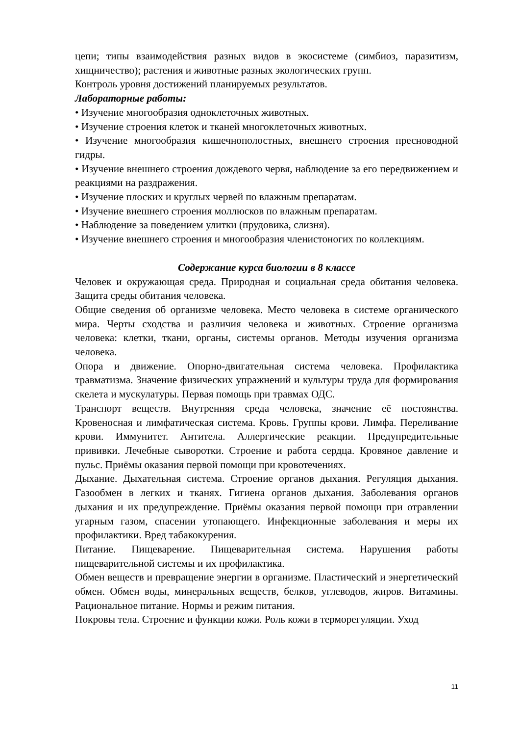цепи; типы взаимодействия разных видов в экосистеме (симбиоз, паразитизм, хищничество); растения и животные разных экологических групп.
Контроль уровня достижений планируемых результатов.
Лабораторные работы:
• Изучение многообразия одноклеточных животных.
• Изучение строения клеток и тканей многоклеточных животных.
• Изучение многообразия кишечнополостных, внешнего строения пресноводной гидры.
• Изучение внешнего строения дождевого червя, наблюдение за его передвижением и реакциями на раздражения.
• Изучение плоских и круглых червей по влажным препаратам.
• Изучение внешнего строения моллюсков по влажным препаратам.
• Наблюдение за поведением улитки (прудовика, слизня).
• Изучение внешнего строения и многообразия членистоногих по коллекциям.
Содержание курса биологии в 8 классе
Человек и окружающая среда. Природная и социальная среда обитания человека. Защита среды обитания человека.
Общие сведения об организме человека. Место человека в системе органического мира. Черты сходства и различия человека и животных. Строение организма человека: клетки, ткани, органы, системы органов. Методы изучения организма человека.
Опора и движение. Опорно-двигательная система человека. Профилактика травматизма. Значение физических упражнений и культуры труда для формирования скелета и мускулатуры. Первая помощь при травмах ОДС.
Транспорт веществ. Внутренняя среда человека, значение её постоянства. Кровеносная и лимфатическая система. Кровь. Группы крови. Лимфа. Переливание крови. Иммунитет. Антитела. Аллергические реакции. Предупредительные прививки. Лечебные сыворотки. Строение и работа сердца. Кровяное давление и пульс. Приёмы оказания первой помощи при кровотечениях.
Дыхание. Дыхательная система. Строение органов дыхания. Регуляция дыхания. Газообмен в легких и тканях. Гигиена органов дыхания. Заболевания органов дыхания и их предупреждение. Приёмы оказания первой помощи при отравлении угарным газом, спасении утопающего. Инфекционные заболевания и меры их профилактики. Вред табакокурения.
Питание. Пищеварение. Пищеварительная система. Нарушения работы пищеварительной системы и их профилактика.
Обмен веществ и превращение энергии в организме. Пластический и энергетический обмен. Обмен воды, минеральных веществ, белков, углеводов, жиров. Витамины. Рациональное питание. Нормы и режим питания.
Покровы тела. Строение и функции кожи. Роль кожи в терморегуляции. Уход
11